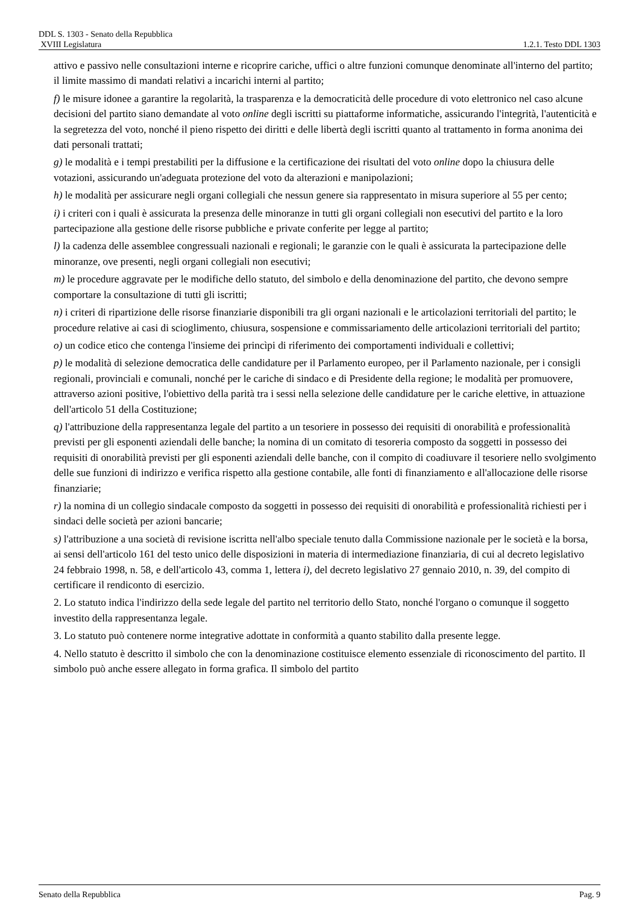DDL S. 1303 - Senato della Repubblica
XVIII Legislatura 1.2.1. Testo DDL 1303
attivo e passivo nelle consultazioni interne e ricoprire cariche, uffici o altre funzioni comunque denominate all'interno del partito; il limite massimo di mandati relativi a incarichi interni al partito;
f) le misure idonee a garantire la regolarità, la trasparenza e la democraticità delle procedure di voto elettronico nel caso alcune decisioni del partito siano demandate al voto online degli iscritti su piattaforme informatiche, assicurando l'integrità, l'autenticità e la segretezza del voto, nonché il pieno rispetto dei diritti e delle libertà degli iscritti quanto al trattamento in forma anonima dei dati personali trattati;
g) le modalità e i tempi prestabiliti per la diffusione e la certificazione dei risultati del voto online dopo la chiusura delle votazioni, assicurando un'adeguata protezione del voto da alterazioni e manipolazioni;
h) le modalità per assicurare negli organi collegiali che nessun genere sia rappresentato in misura superiore al 55 per cento;
i) i criteri con i quali è assicurata la presenza delle minoranze in tutti gli organi collegiali non esecutivi del partito e la loro partecipazione alla gestione delle risorse pubbliche e private conferite per legge al partito;
l) la cadenza delle assemblee congressuali nazionali e regionali; le garanzie con le quali è assicurata la partecipazione delle minoranze, ove presenti, negli organi collegiali non esecutivi;
m) le procedure aggravate per le modifiche dello statuto, del simbolo e della denominazione del partito, che devono sempre comportare la consultazione di tutti gli iscritti;
n) i criteri di ripartizione delle risorse finanziarie disponibili tra gli organi nazionali e le articolazioni territoriali del partito; le procedure relative ai casi di scioglimento, chiusura, sospensione e commissariamento delle articolazioni territoriali del partito;
o) un codice etico che contenga l'insieme dei princìpi di riferimento dei comportamenti individuali e collettivi;
p) le modalità di selezione democratica delle candidature per il Parlamento europeo, per il Parlamento nazionale, per i consigli regionali, provinciali e comunali, nonché per le cariche di sindaco e di Presidente della regione; le modalità per promuovere, attraverso azioni positive, l'obiettivo della parità tra i sessi nella selezione delle candidature per le cariche elettive, in attuazione dell'articolo 51 della Costituzione;
q) l'attribuzione della rappresentanza legale del partito a un tesoriere in possesso dei requisiti di onorabilità e professionalità previsti per gli esponenti aziendali delle banche; la nomina di un comitato di tesoreria composto da soggetti in possesso dei requisiti di onorabilità previsti per gli esponenti aziendali delle banche, con il compito di coadiuvare il tesoriere nello svolgimento delle sue funzioni di indirizzo e verifica rispetto alla gestione contabile, alle fonti di finanziamento e all'allocazione delle risorse finanziarie;
r) la nomina di un collegio sindacale composto da soggetti in possesso dei requisiti di onorabilità e professionalità richiesti per i sindaci delle società per azioni bancarie;
s) l'attribuzione a una società di revisione iscritta nell'albo speciale tenuto dalla Commissione nazionale per le società e la borsa, ai sensi dell'articolo 161 del testo unico delle disposizioni in materia di intermediazione finanziaria, di cui al decreto legislativo 24 febbraio 1998, n. 58, e dell'articolo 43, comma 1, lettera i), del decreto legislativo 27 gennaio 2010, n. 39, del compito di certificare il rendiconto di esercizio.
2. Lo statuto indica l'indirizzo della sede legale del partito nel territorio dello Stato, nonché l'organo o comunque il soggetto investito della rappresentanza legale.
3. Lo statuto può contenere norme integrative adottate in conformità a quanto stabilito dalla presente legge.
4. Nello statuto è descritto il simbolo che con la denominazione costituisce elemento essenziale di riconoscimento del partito. Il simbolo può anche essere allegato in forma grafica. Il simbolo del partito
Senato della Repubblica Pag. 9